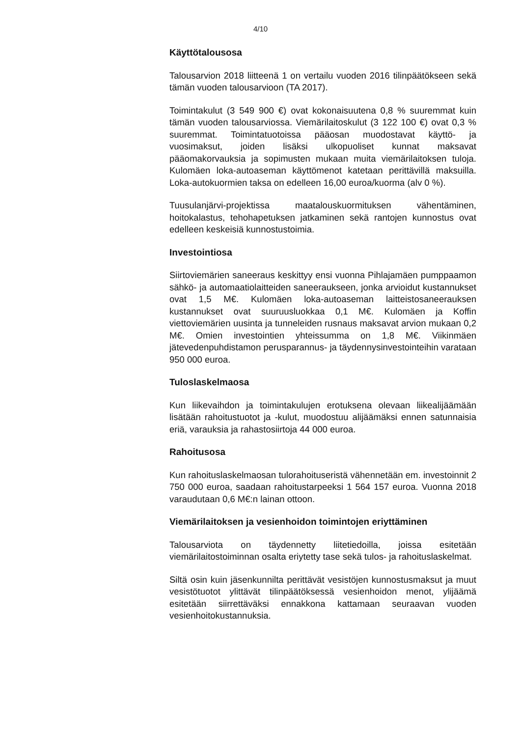4/10
Käyttötalousosa
Talousarvion 2018 liitteenä 1 on vertailu vuoden 2016 tilinpäätökseen sekä tämän vuoden talousarvioon (TA 2017).
Toimintakulut (3 549 900 €) ovat kokonaisuutena 0,8 % suuremmat kuin tämän vuoden talousarviossa. Viemärilaitoskulut (3 122 100 €) ovat 0,3 % suuremmat. Toimintatuotoissa pääosan muodostavat käyttö- ja vuosimaksut, joiden lisäksi ulkopuoliset kunnat maksavat pääomakorvauksia ja sopimusten mukaan muita viemärilaitoksen tuloja. Kulomäen loka-autoaseman käyttömenot katetaan perittävillä maksuilla. Loka-autokuormien taksa on edelleen 16,00 euroa/kuorma (alv 0 %).
Tuusulanjärvi-projektissa maatalouskuormituksen vähentäminen, hoitokalastus, tehohapetuksen jatkaminen sekä rantojen kunnostus ovat edelleen keskeisiä kunnostustoimia.
Investointiosa
Siirtoviemärien saneeraus keskittyy ensi vuonna Pihlajamäen pumppaamon sähkö- ja automaatiolaitteiden saneeraukseen, jonka arvioidut kustannukset ovat 1,5 M€. Kulomäen loka-autoaseman laitteistosaneerauksen kustannukset ovat suuruusluokkaa 0,1 M€. Kulomäen ja Koffin viettoviemärien uusinta ja tunneleiden rusnaus maksavat arvion mukaan 0,2 M€. Omien investointien yhteissumma on 1,8 M€. Viikinmäen jätevedenpuhdistamon perusparannus- ja täydennysinvestointeihin varataan 950 000 euroa.
Tuloslaskelmaosa
Kun liikevaihdon ja toimintakulujen erotuksena olevaan liikealijäämään lisätään rahoitustuotot ja -kulut, muodostuu alijäämäksi ennen satunnaisia eriä, varauksia ja rahastosiirtoja 44 000 euroa.
Rahoitusosa
Kun rahoituslaskelmaosan tulorahoituseristä vähennetään em. investoinnit 2 750 000 euroa, saadaan rahoitustarpeeksi 1 564 157 euroa. Vuonna 2018 varaudutaan 0,6 M€:n lainan ottoon.
Viemärilaitoksen ja vesienhoidon toimintojen eriyttäminen
Talousarviota on täydennetty liitetiedoilla, joissa esitetään viemärilaitostoiminnan osalta eriytetty tase sekä tulos- ja rahoituslaskelmat.
Siltä osin kuin jäsenkunnilta perittävät vesistöjen kunnostusmaksut ja muut vesistötuotot ylittävät tilinpäätöksessä vesienhoidon menot, ylijäämä esitetään siirrettäväksi ennakkona kattamaan seuraavan vuoden vesienhoitokustannuksia.